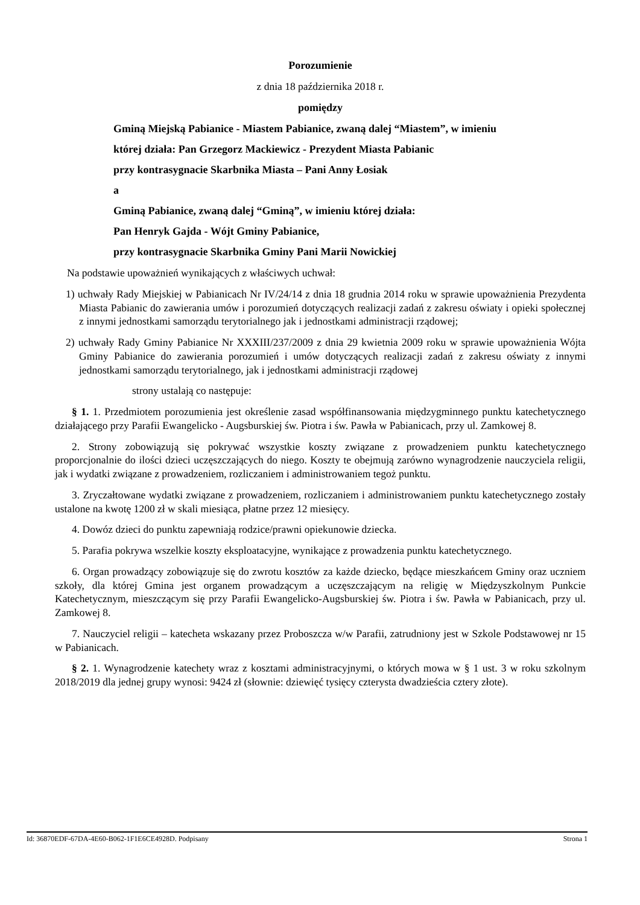Porozumienie
z dnia 18 października 2018 r.
pomiędzy
Gminą Miejską Pabianice - Miastem Pabianice, zwaną dalej “Miastem”, w imieniu
której działa: Pan Grzegorz Mackiewicz - Prezydent Miasta Pabianic
przy kontrasygnacie Skarbnika Miasta – Pani Anny Łosiak
a
Gminą Pabianice, zwaną dalej “Gminą”, w imieniu której działa:
Pan Henryk Gajda - Wójt Gminy Pabianice,
przy kontrasygnacie Skarbnika Gminy Pani Marii Nowickiej
Na podstawie upoważnień wynikających z właściwych uchwał:
1) uchwały Rady Miejskiej w Pabianicach Nr IV/24/14 z dnia 18 grudnia 2014 roku w sprawie upoważnienia Prezydenta Miasta Pabianic do zawierania umów i porozumień dotyczących realizacji zadań z zakresu oświaty i opieki społecznej z innymi jednostkami samorządu terytorialnego jak i jednostkami administracji rządowej;
2) uchwały Rady Gminy Pabianice Nr XXXIII/237/2009 z dnia 29 kwietnia 2009 roku w sprawie upoważnienia Wójta Gminy Pabianice do zawierania porozumień i umów dotyczących realizacji zadań z zakresu oświaty z innymi jednostkami samorządu terytorialnego, jak i jednostkami administracji rządowej
strony ustalają co następuje:
§ 1. 1. Przedmiotem porozumienia jest określenie zasad współfinansowania międzygminnego punktu katechetycznego działającego przy Parafii Ewangelicko - Augsburskiej św. Piotra i św. Pawła w Pabianicach, przy ul. Zamkowej 8.
2. Strony zobowiązują się pokrywać wszystkie koszty związane z prowadzeniem punktu katechetycznego proporcjonalnie do ilości dzieci uczęszczających do niego. Koszty te obejmują zarówno wynagrodzenie nauczyciela religii, jak i wydatki związane z prowadzeniem, rozliczaniem i administrowaniem tegoż punktu.
3. Zryczałtowane wydatki związane z prowadzeniem, rozliczaniem i administrowaniem punktu katechetycznego zostały ustalone na kwotę 1200 zł w skali miesiąca, płatne przez 12 miesięcy.
4. Dowóz dzieci do punktu zapewniają rodzice/prawni opiekunowie dziecka.
5. Parafia pokrywa wszelkie koszty eksploatacyjne, wynikające z prowadzenia punktu katechetycznego.
6. Organ prowadzący zobowiązuje się do zwrotu kosztów za każde dziecko, będące mieszkańcem Gminy oraz uczniem szkoły, dla której Gmina jest organem prowadzącym a uczęszczającym na religię w Międzyszkolnym Punkcie Katechetycznym, mieszczącym się przy Parafii Ewangelicko-Augsburskiej św. Piotra i św. Pawła w Pabianicach, przy ul. Zamkowej 8.
7. Nauczyciel religii – katecheta wskazany przez Proboszcza w/w Parafii, zatrudniony jest w Szkole Podstawowej nr 15 w Pabianicach.
§ 2. 1. Wynagrodzenie katechety wraz z kosztami administracyjnymi, o których mowa w § 1 ust. 3 w roku szkolnym 2018/2019 dla jednej grupy wynosi: 9424 zł (słownie: dziewięć tysięcy czterysta dwadzieścia cztery złote).
Id: 36870EDF-67DA-4E60-B062-1F1E6CE4928D. Podpisany Strona 1